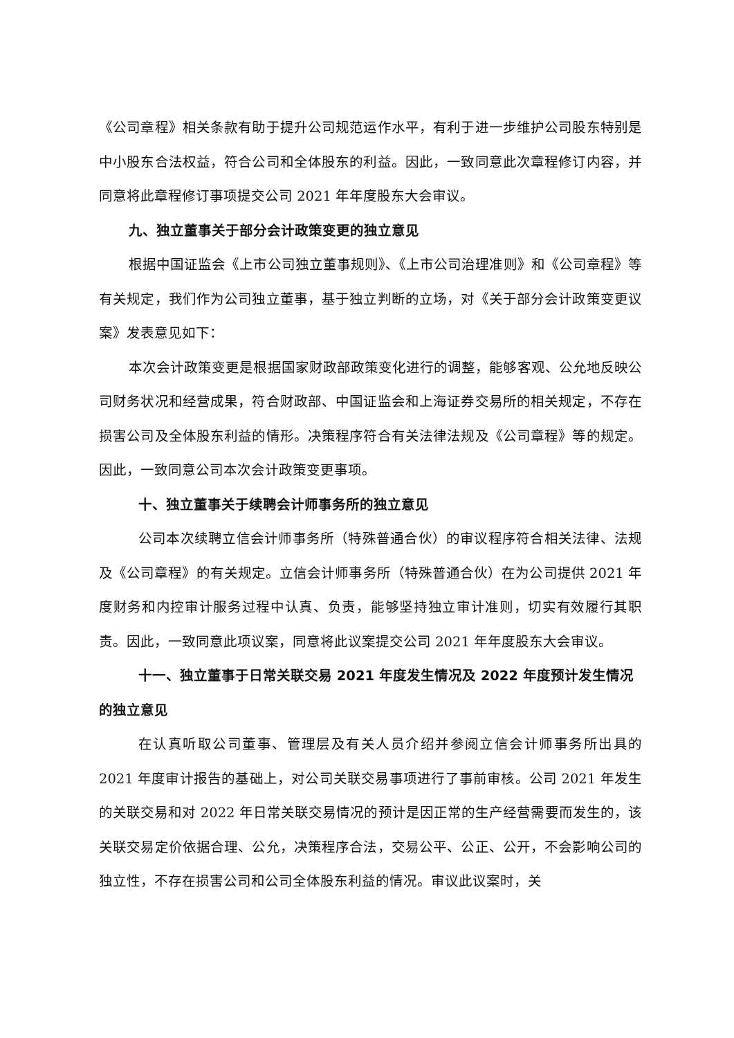《公司章程》相关条款有助于提升公司规范运作水平，有利于进一步维护公司股东特别是中小股东合法权益，符合公司和全体股东的利益。因此，一致同意此次章程修订内容，并同意将此章程修订事项提交公司 2021 年年度股东大会审议。
九、独立董事关于部分会计政策变更的独立意见
根据中国证监会《上市公司独立董事规则》、《上市公司治理准则》和《公司章程》等有关规定，我们作为公司独立董事，基于独立判断的立场，对《关于部分会计政策变更议案》发表意见如下：
本次会计政策变更是根据国家财政部政策变化进行的调整，能够客观、公允地反映公司财务状况和经营成果，符合财政部、中国证监会和上海证券交易所的相关规定，不存在损害公司及全体股东利益的情形。决策程序符合有关法律法规及《公司章程》等的规定。因此，一致同意公司本次会计政策变更事项。
十、独立董事关于续聘会计师事务所的独立意见
公司本次续聘立信会计师事务所（特殊普通合伙）的审议程序符合相关法律、法规及《公司章程》的有关规定。立信会计师事务所（特殊普通合伙）在为公司提供 2021 年度财务和内控审计服务过程中认真、负责，能够坚持独立审计准则，切实有效履行其职责。因此，一致同意此项议案，同意将此议案提交公司 2021 年年度股东大会审议。
十一、独立董事于日常关联交易 2021 年度发生情况及 2022 年度预计发生情况的独立意见
在认真听取公司董事、管理层及有关人员介绍并参阅立信会计师事务所出具的 2021 年度审计报告的基础上，对公司关联交易事项进行了事前审核。公司 2021 年发生的关联交易和对 2022 年日常关联交易情况的预计是因正常的生产经营需要而发生的，该关联交易定价依据合理、公允，决策程序合法，交易公平、公正、公开，不会影响公司的独立性，不存在损害公司和公司全体股东利益的情况。审议此议案时，关